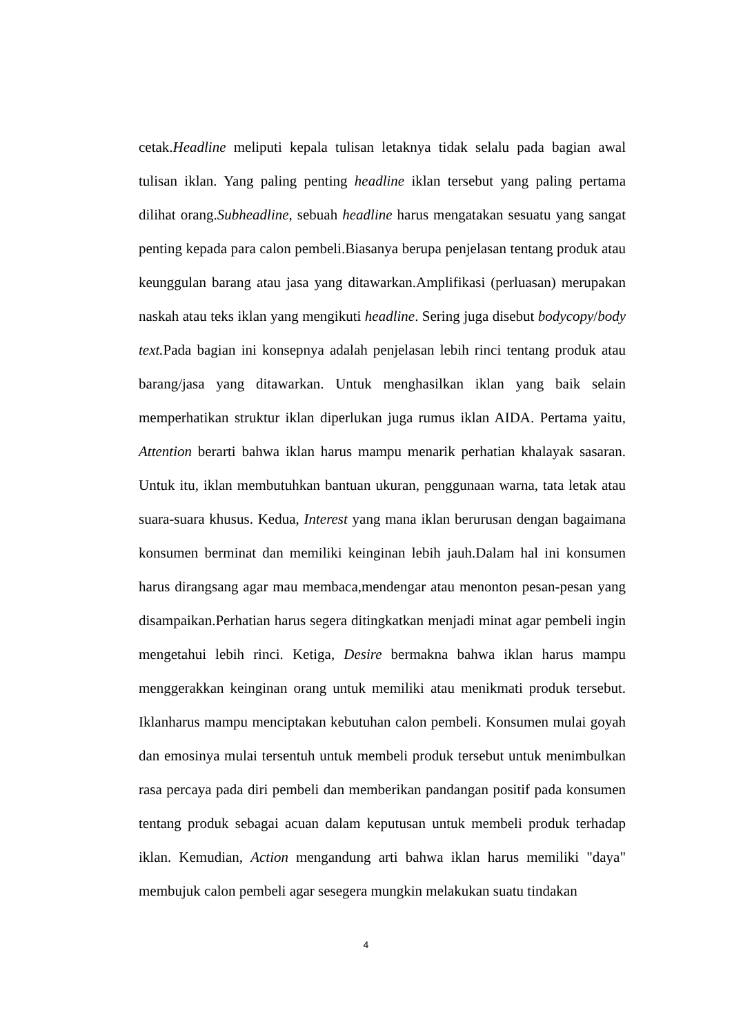cetak.Headline meliputi kepala tulisan letaknya tidak selalu pada bagian awal tulisan iklan. Yang paling penting headline iklan tersebut yang paling pertama dilihat orang.Subheadline, sebuah headline harus mengatakan sesuatu yang sangat penting kepada para calon pembeli.Biasanya berupa penjelasan tentang produk atau keunggulan barang atau jasa yang ditawarkan.Amplifikasi (perluasan) merupakan naskah atau teks iklan yang mengikuti headline. Sering juga disebut bodycopy/body text. Pada bagian ini konsepnya adalah penjelasan lebih rinci tentang produk atau barang/jasa yang ditawarkan. Untuk menghasilkan iklan yang baik selain memperhatikan struktur iklan diperlukan juga rumus iklan AIDA. Pertama yaitu, Attention berarti bahwa iklan harus mampu menarik perhatian khalayak sasaran. Untuk itu, iklan membutuhkan bantuan ukuran, penggunaan warna, tata letak atau suara-suara khusus. Kedua, Interest yang mana iklan berurusan dengan bagaimana konsumen berminat dan memiliki keinginan lebih jauh.Dalam hal ini konsumen harus dirangsang agar mau membaca,mendengar atau menonton pesan-pesan yang disampaikan.Perhatian harus segera ditingkatkan menjadi minat agar pembeli ingin mengetahui lebih rinci. Ketiga, Desire bermakna bahwa iklan harus mampu menggerakkan keinginan orang untuk memiliki atau menikmati produk tersebut. Iklanharus mampu menciptakan kebutuhan calon pembeli. Konsumen mulai goyah dan emosinya mulai tersentuh untuk membeli produk tersebut untuk menimbulkan rasa percaya pada diri pembeli dan memberikan pandangan positif pada konsumen tentang produk sebagai acuan dalam keputusan untuk membeli produk terhadap iklan. Kemudian, Action mengandung arti bahwa iklan harus memiliki "daya" membujuk calon pembeli agar sesegera mungkin melakukan suatu tindakan
4